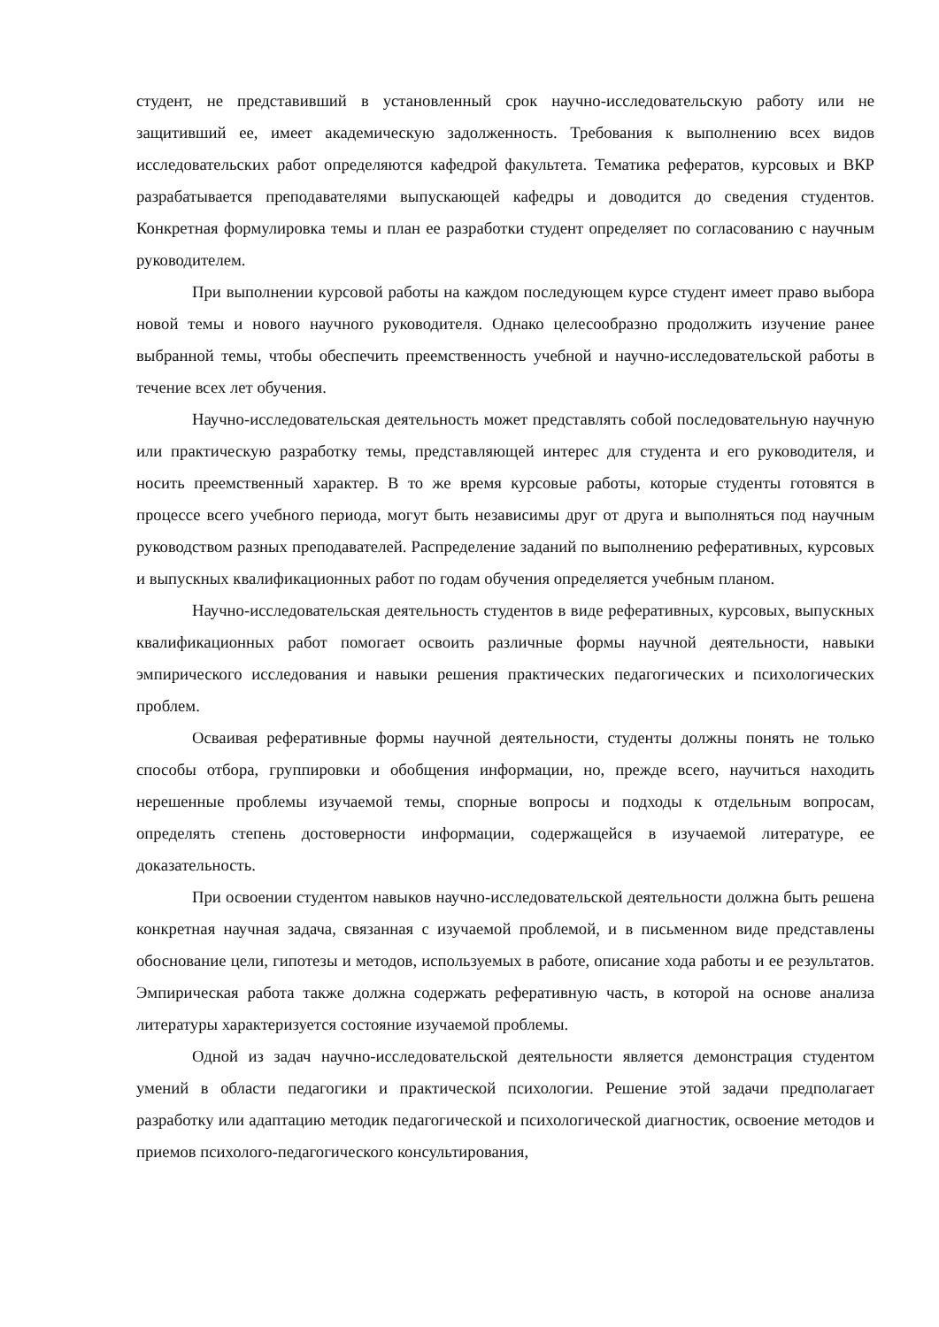студент, не представивший в установленный срок научно-исследовательскую работу или не защитивший ее, имеет академическую задолженность. Требования к выполнению всех видов исследовательских работ определяются кафедрой факультета. Тематика рефератов, курсовых и ВКР разрабатывается преподавателями выпускающей кафедры и доводится до сведения студентов. Конкретная формулировка темы и план ее разработки студент определяет по согласованию с научным руководителем.
При выполнении курсовой работы на каждом последующем курсе студент имеет право выбора новой темы и нового научного руководителя. Однако целесообразно продолжить изучение ранее выбранной темы, чтобы обеспечить преемственность учебной и научно-исследовательской работы в течение всех лет обучения.
Научно-исследовательская деятельность может представлять собой последовательную научную или практическую разработку темы, представляющей интерес для студента и его руководителя, и носить преемственный характер. В то же время курсовые работы, которые студенты готовятся в процессе всего учебного периода, могут быть независимы друг от друга и выполняться под научным руководством разных преподавателей. Распределение заданий по выполнению реферативных, курсовых и выпускных квалификационных работ по годам обучения определяется учебным планом.
Научно-исследовательская деятельность студентов в виде реферативных, курсовых, выпускных квалификационных работ помогает освоить различные формы научной деятельности, навыки эмпирического исследования и навыки решения практических педагогических и психологических проблем.
Осваивая реферативные формы научной деятельности, студенты должны понять не только способы отбора, группировки и обобщения информации, но, прежде всего, научиться находить нерешенные проблемы изучаемой темы, спорные вопросы и подходы к отдельным вопросам, определять степень достоверности информации, содержащейся в изучаемой литературе, ее доказательность.
При освоении студентом навыков научно-исследовательской деятельности должна быть решена конкретная научная задача, связанная с изучаемой проблемой, и в письменном виде представлены обоснование цели, гипотезы и методов, используемых в работе, описание хода работы и ее результатов. Эмпирическая работа также должна содержать реферативную часть, в которой на основе анализа литературы характеризуется состояние изучаемой проблемы.
Одной из задач научно-исследовательской деятельности является демонстрация студентом умений в области педагогики и практической психологии. Решение этой задачи предполагает разработку или адаптацию методик педагогической и психологической диагностик, освоение методов и приемов психолого-педагогического консультирования,